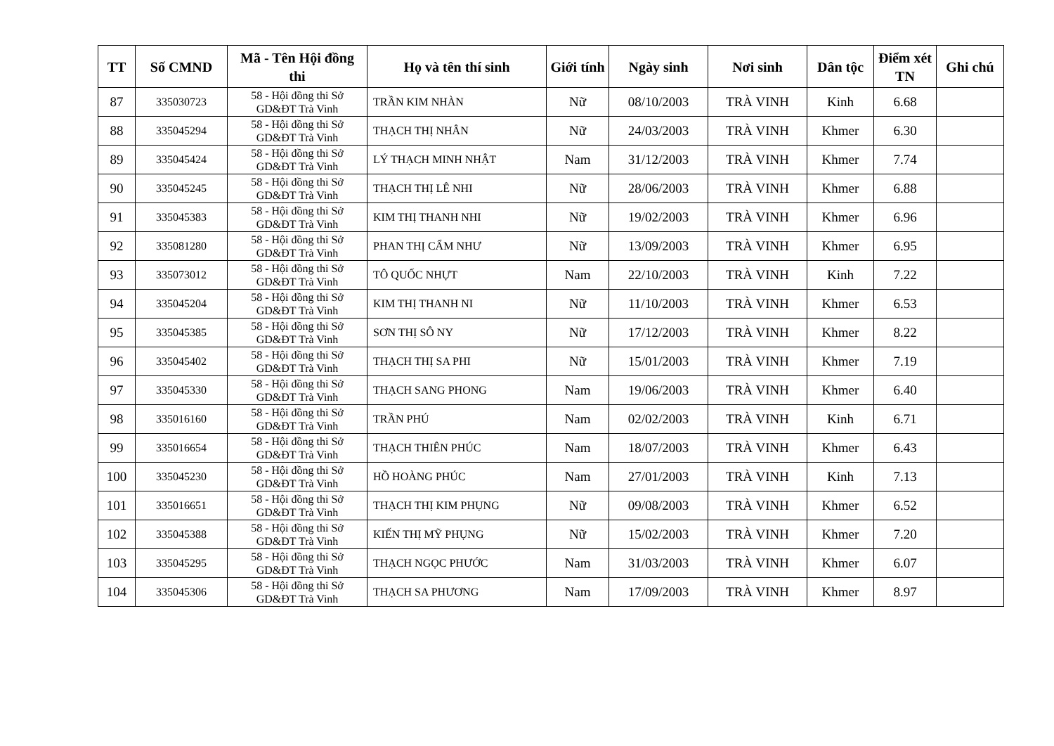| TT | Số CMND | Mã - Tên Hội đồng thi | Họ và tên thí sinh | Giới tính | Ngày sinh | Nơi sinh | Dân tộc | Điểm xét TN | Ghi chú |
| --- | --- | --- | --- | --- | --- | --- | --- | --- | --- |
| 87 | 335030723 | 58 - Hội đồng thi Sở GD&ĐT Trà Vinh | TRẦN KIM NHÀN | Nữ | 08/10/2003 | TRÀ VINH | Kinh | 6.68 | |
| 88 | 335045294 | 58 - Hội đồng thi Sở GD&ĐT Trà Vinh | THẠCH THỊ NHÂN | Nữ | 24/03/2003 | TRÀ VINH | Khmer | 6.30 | |
| 89 | 335045424 | 58 - Hội đồng thi Sở GD&ĐT Trà Vinh | LÝ THẠCH MINH NHẬT | Nam | 31/12/2003 | TRÀ VINH | Khmer | 7.74 | |
| 90 | 335045245 | 58 - Hội đồng thi Sở GD&ĐT Trà Vinh | THẠCH THỊ LÊ NHI | Nữ | 28/06/2003 | TRÀ VINH | Khmer | 6.88 | |
| 91 | 335045383 | 58 - Hội đồng thi Sở GD&ĐT Trà Vinh | KIM THỊ THANH NHI | Nữ | 19/02/2003 | TRÀ VINH | Khmer | 6.96 | |
| 92 | 335081280 | 58 - Hội đồng thi Sở GD&ĐT Trà Vinh | PHAN THỊ CẨM NHƯ | Nữ | 13/09/2003 | TRÀ VINH | Khmer | 6.95 | |
| 93 | 335073012 | 58 - Hội đồng thi Sở GD&ĐT Trà Vinh | TÔ QUỐC NHỰT | Nam | 22/10/2003 | TRÀ VINH | Kinh | 7.22 | |
| 94 | 335045204 | 58 - Hội đồng thi Sở GD&ĐT Trà Vinh | KIM THỊ THANH NI | Nữ | 11/10/2003 | TRÀ VINH | Khmer | 6.53 | |
| 95 | 335045385 | 58 - Hội đồng thi Sở GD&ĐT Trà Vinh | SƠN THỊ SÔ NY | Nữ | 17/12/2003 | TRÀ VINH | Khmer | 8.22 | |
| 96 | 335045402 | 58 - Hội đồng thi Sở GD&ĐT Trà Vinh | THẠCH THỊ SA PHI | Nữ | 15/01/2003 | TRÀ VINH | Khmer | 7.19 | |
| 97 | 335045330 | 58 - Hội đồng thi Sở GD&ĐT Trà Vinh | THẠCH SANG PHONG | Nam | 19/06/2003 | TRÀ VINH | Khmer | 6.40 | |
| 98 | 335016160 | 58 - Hội đồng thi Sở GD&ĐT Trà Vinh | TRẦN PHÚ | Nam | 02/02/2003 | TRÀ VINH | Kinh | 6.71 | |
| 99 | 335016654 | 58 - Hội đồng thi Sở GD&ĐT Trà Vinh | THẠCH THIÊN PHÚC | Nam | 18/07/2003 | TRÀ VINH | Khmer | 6.43 | |
| 100 | 335045230 | 58 - Hội đồng thi Sở GD&ĐT Trà Vinh | HỒ HOÀNG PHÚC | Nam | 27/01/2003 | TRÀ VINH | Kinh | 7.13 | |
| 101 | 335016651 | 58 - Hội đồng thi Sở GD&ĐT Trà Vinh | THẠCH THỊ KIM PHỤNG | Nữ | 09/08/2003 | TRÀ VINH | Khmer | 6.52 | |
| 102 | 335045388 | 58 - Hội đồng thi Sở GD&ĐT Trà Vinh | KIẾN THỊ MỸ PHỤNG | Nữ | 15/02/2003 | TRÀ VINH | Khmer | 7.20 | |
| 103 | 335045295 | 58 - Hội đồng thi Sở GD&ĐT Trà Vinh | THẠCH NGỌC PHƯỚC | Nam | 31/03/2003 | TRÀ VINH | Khmer | 6.07 | |
| 104 | 335045306 | 58 - Hội đồng thi Sở GD&ĐT Trà Vinh | THẠCH SA PHƯƠNG | Nam | 17/09/2003 | TRÀ VINH | Khmer | 8.97 | |